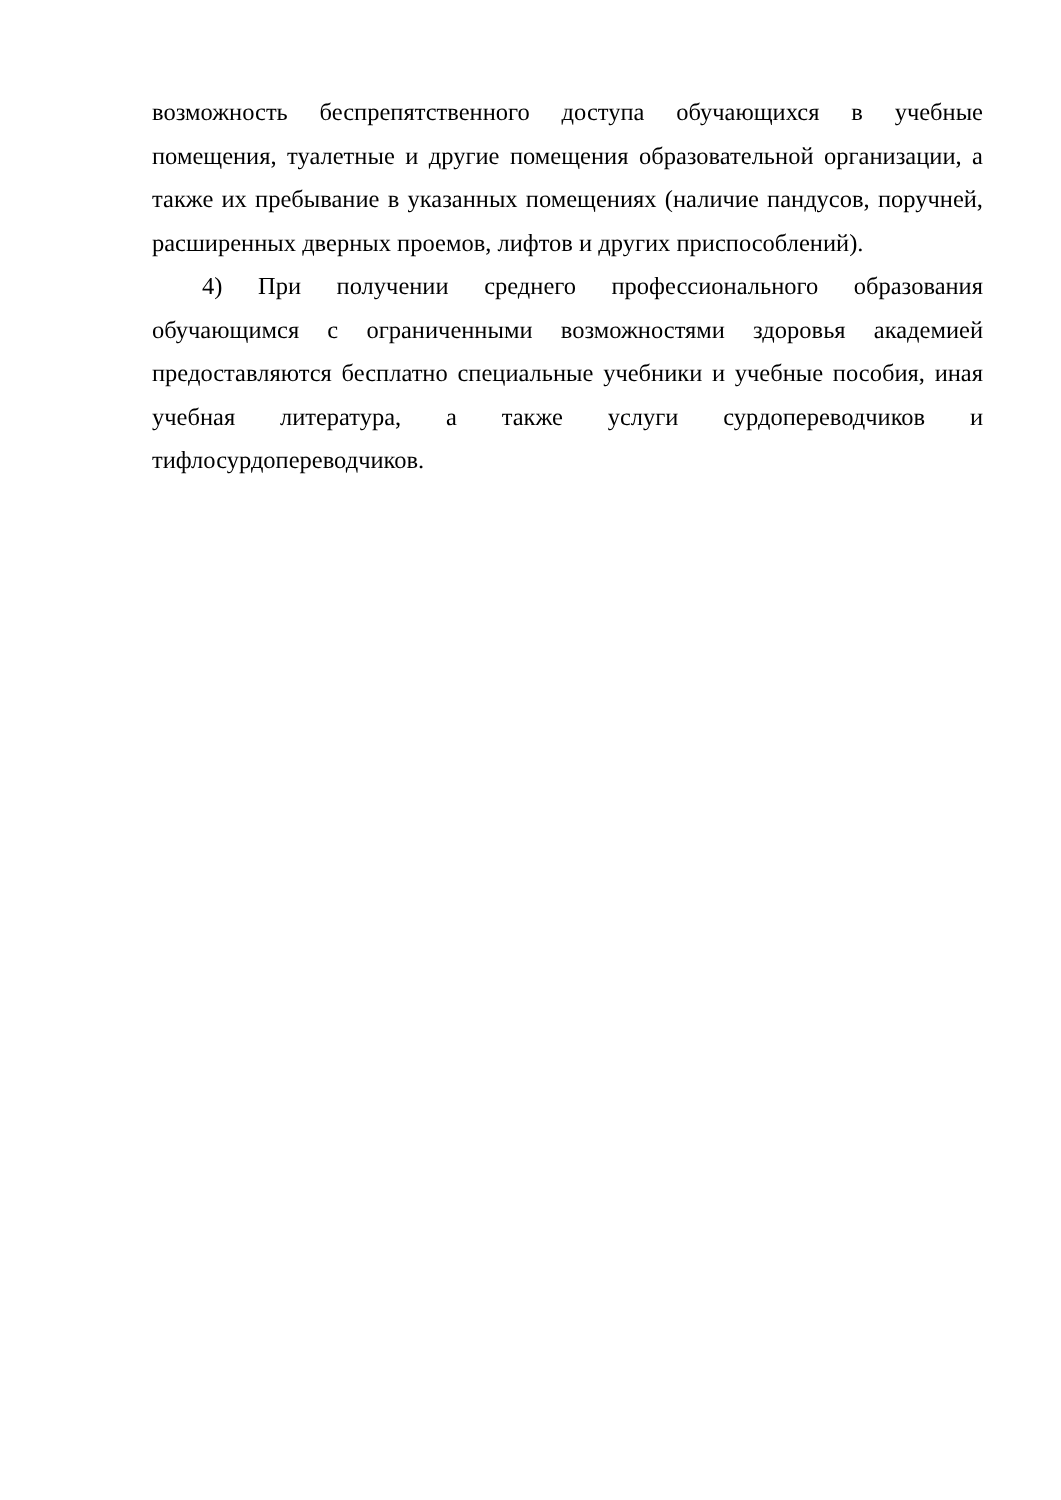возможность беспрепятственного доступа обучающихся в учебные помещения, туалетные и другие помещения образовательной организации, а также их пребывание в указанных помещениях (наличие пандусов, поручней, расширенных дверных проемов, лифтов и других приспособлений).
4) При получении среднего профессионального образования обучающимся с ограниченными возможностями здоровья академией предоставляются бесплатно специальные учебники и учебные пособия, иная учебная литература, а также услуги сурдопереводчиков и тифлосурдопереводчиков.